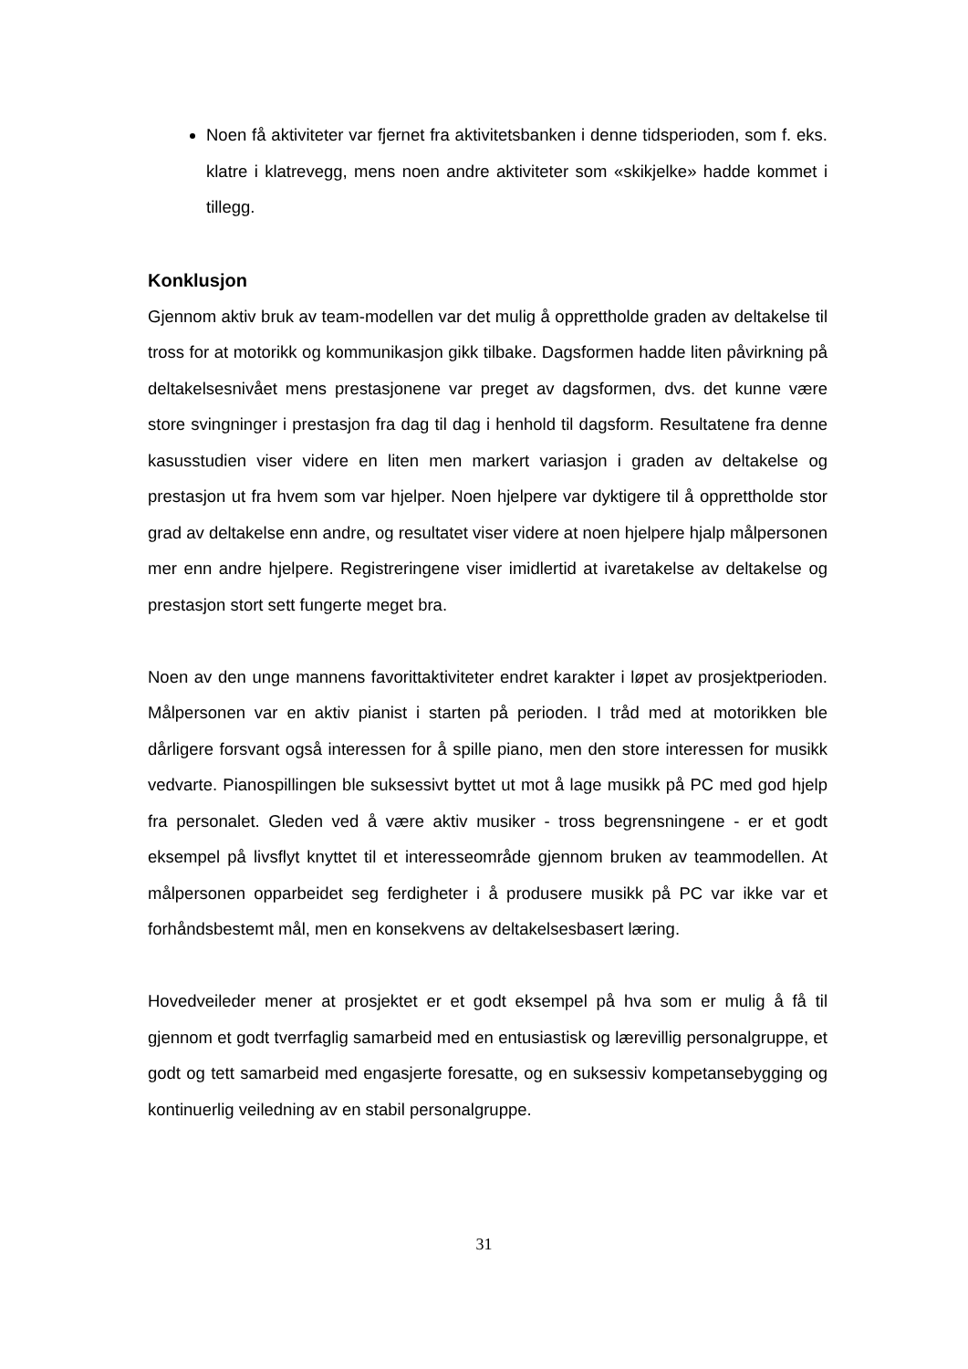Noen få aktiviteter var fjernet fra aktivitetsbanken i denne tidsperioden, som f. eks. klatre i klatrevegg, mens noen andre aktiviteter som «skikjelke» hadde kommet i tillegg.
Konklusjon
Gjennom aktiv bruk av team-modellen var det mulig å opprettholde graden av deltakelse til tross for at motorikk og kommunikasjon gikk tilbake. Dagsformen hadde liten påvirkning på deltakelsesnivået mens prestasjonene var preget av dagsformen, dvs. det kunne være store svingninger i prestasjon fra dag til dag i henhold til dagsform. Resultatene fra denne kasusstudien viser videre en liten men markert variasjon i graden av deltakelse og prestasjon ut fra hvem som var hjelper. Noen hjelpere var dyktigere til å opprettholde stor grad av deltakelse enn andre, og resultatet viser videre at noen hjelpere hjalp målpersonen mer enn andre hjelpere. Registreringene viser imidlertid at ivaretakelse av deltakelse og prestasjon stort sett fungerte meget bra.
Noen av den unge mannens favorittaktiviteter endret karakter i løpet av prosjektperioden. Målpersonen var en aktiv pianist i starten på perioden. I tråd med at motorikken ble dårligere forsvant også interessen for å spille piano, men den store interessen for musikk vedvarte. Pianospillingen ble suksessivt byttet ut mot å lage musikk på PC med god hjelp fra personalet. Gleden ved å være aktiv musiker - tross begrensningene - er et godt eksempel på livsflyt knyttet til et interesseområde gjennom bruken av teammodellen. At målpersonen opparbeidet seg ferdigheter i å produsere musikk på PC var ikke var et forhåndsbestemt mål, men en konsekvens av deltakelsesbasert læring.
Hovedveileder mener at prosjektet er et godt eksempel på hva som er mulig å få til gjennom et godt tverrfaglig samarbeid med en entusiastisk og lærevillig personalgruppe, et godt og tett samarbeid med engasjerte foresatte, og en suksessiv kompetansebygging og kontinuerlig veiledning av en stabil personalgruppe.
31